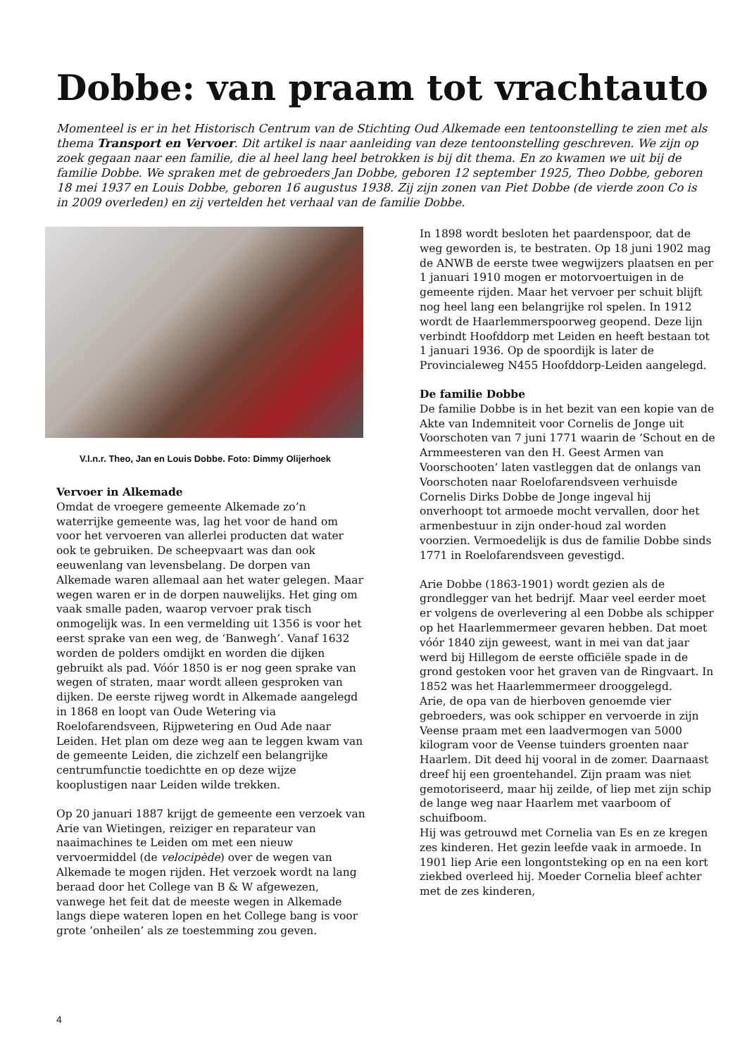Dobbe: van praam tot vrachtauto
Momenteel is er in het Historisch Centrum van de Stichting Oud Alkemade een tentoonstelling te zien met als thema Transport en Vervoer. Dit artikel is naar aanleiding van deze tentoonstelling geschreven. We zijn op zoek gegaan naar een familie, die al heel lang heel betrokken is bij dit thema. En zo kwamen we uit bij de familie Dobbe. We spraken met de gebroeders Jan Dobbe, geboren 12 september 1925, Theo Dobbe, geboren 18 mei 1937 en Louis Dobbe, geboren 16 augustus 1938. Zij zijn zonen van Piet Dobbe (de vierde zoon Co is in 2009 overleden) en zij vertelden het verhaal van de familie Dobbe.
V.l.n.r. Theo, Jan en Louis Dobbe. Foto: Dimmy Olijerhoek
Vervoer in Alkemade
Omdat de vroegere gemeente Alkemade zo’n waterrijke gemeente was, lag het voor de hand om voor het vervoeren van allerlei producten dat water ook te gebruiken. De scheepvaart was dan ook eeuwenlang van levensbelang. De dorpen van Alkemade waren allemaal aan het water gelegen. Maar wegen waren er in de dorpen nauwelijks. Het ging om vaak smalle paden, waarop vervoer prak tisch onmogelijk was. In een vermelding uit 1356 is voor het eerst sprake van een weg, de ‘Banwegh’. Vanaf 1632 worden de polders omdijkt en worden die dijken gebruikt als pad. Vóór 1850 is er nog geen sprake van wegen of straten, maar wordt alleen gesproken van dijken. De eerste rijweg wordt in Alkemade aangelegd in 1868 en loopt van Oude Wetering via Roelofarendsveen, Rijpwetering en Oud Ade naar Leiden. Het plan om deze weg aan te leggen kwam van de gemeente Leiden, die zichzelf een belangrijke centrumfunctie toedichtte en op deze wijze kooplustigen naar Leiden wilde trekken.
Op 20 januari 1887 krijgt de gemeente een verzoek van Arie van Wietingen, reiziger en reparateur van naaimachines te Leiden om met een nieuw vervoermiddel (de velocipède) over de wegen van Alkemade te mogen rijden. Het verzoek wordt na lang beraad door het College van B & W afgewezen, vanwege het feit dat de meeste wegen in Alkemade langs diepe wateren lopen en het College bang is voor grote ‘onheilen’ als ze toestemming zou geven.
In 1898 wordt besloten het paardenspoor, dat de weg geworden is, te bestraten. Op 18 juni 1902 mag de ANWB de eerste twee wegwijzers plaatsen en per 1 januari 1910 mogen er motorvoertuigen in de gemeente rijden. Maar het vervoer per schuit blijft nog heel lang een belangrijke rol spelen. In 1912 wordt de Haarlemmerspoorweg geopend. Deze lijn verbindt Hoofddorp met Leiden en heeft bestaan tot 1 januari 1936. Op de spoordijk is later de Provincialeweg N455 Hoofddorp-Leiden aangelegd.
De familie Dobbe
De familie Dobbe is in het bezit van een kopie van de Akte van Indemniteit voor Cornelis de Jonge uit Voorschoten van 7 juni 1771 waarin de ‘Schout en de Armmeesteren van den H. Geest Armen van Voorschooten’ laten vastleggen dat de onlangs van Voorschoten naar Roelofarendsveen verhuisde Cornelis Dirks Dobbe de Jonge ingeval hij onverhoopt tot armoede mocht vervallen, door het armenbestuur in zijn onder-houd zal worden voorzien. Vermoedelijk is dus de familie Dobbe sinds 1771 in Roelofarendsveen gevestigd.
Arie Dobbe (1863-1901) wordt gezien als de grondlegger van het bedrijf. Maar veel eerder moet er volgens de overlevering al een Dobbe als schipper op het Haarlemmermeer gevaren hebben. Dat moet vóór 1840 zijn geweest, want in mei van dat jaar werd bij Hillegom de eerste officiële spade in de grond gestoken voor het graven van de Ringvaart. In 1852 was het Haarlemmermeer drooggelegd.
Arie, de opa van de hierboven genoemde vier gebroeders, was ook schipper en vervoerde in zijn Veense praam met een laadvermogen van 5000 kilogram voor de Veense tuinders groenten naar Haarlem. Dit deed hij vooral in de zomer. Daarnaast dreef hij een groentehandel. Zijn praam was niet gemotoriseerd, maar hij zeilde, of liep met zijn schip de lange weg naar Haarlem met vaarboom of schuifboom.
Hij was getrouwd met Cornelia van Es en ze kregen zes kinderen. Het gezin leefde vaak in armoede. In 1901 liep Arie een longontsteking op en na een kort ziekbed overleed hij. Moeder Cornelia bleef achter met de zes kinderen,
4